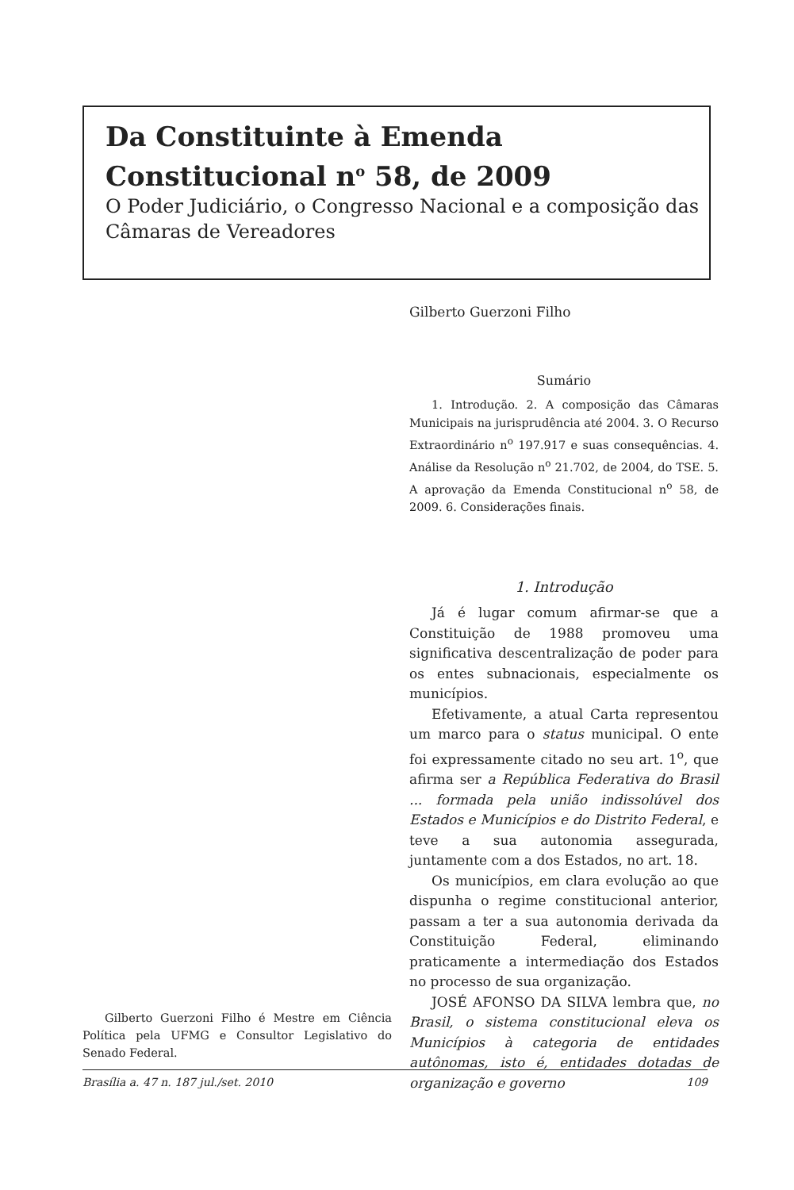Da Constituinte à Emenda Constitucional n<sup>o</sup> 58, de 2009
O Poder Judiciário, o Congresso Nacional e a composição das Câmaras de Vereadores
Gilberto Guerzoni Filho
Sumário
1. Introdução. 2. A composição das Câmaras Municipais na jurisprudência até 2004. 3. O Recurso Extraordinário n<sup>o</sup> 197.917 e suas consequências. 4. Análise da Resolução n<sup>o</sup> 21.702, de 2004, do TSE. 5. A aprovação da Emenda Constitucional n<sup>o</sup> 58, de 2009. 6. Considerações finais.
1. Introdução
Já é lugar comum afirmar-se que a Constituição de 1988 promoveu uma significativa descentralização de poder para os entes subnacionais, especialmente os municípios.
Efetivamente, a atual Carta representou um marco para o status municipal. O ente foi expressamente citado no seu art. 1<sup>o</sup>, que afirma ser a República Federativa do Brasil ... formada pela união indissolúvel dos Estados e Municípios e do Distrito Federal, e teve a sua autonomia assegurada, juntamente com a dos Estados, no art. 18.
Os municípios, em clara evolução ao que dispunha o regime constitucional anterior, passam a ter a sua autonomia derivada da Constituição Federal, eliminando praticamente a intermediação dos Estados no processo de sua organização.
JOSÉ AFONSO DA SILVA lembra que, no Brasil, o sistema constitucional eleva os Municípios à categoria de entidades autônomas, isto é, entidades dotadas de organização e governo
Gilberto Guerzoni Filho é Mestre em Ciência Política pela UFMG e Consultor Legislativo do Senado Federal.
Brasília a. 47 n. 187 jul./set. 2010 109